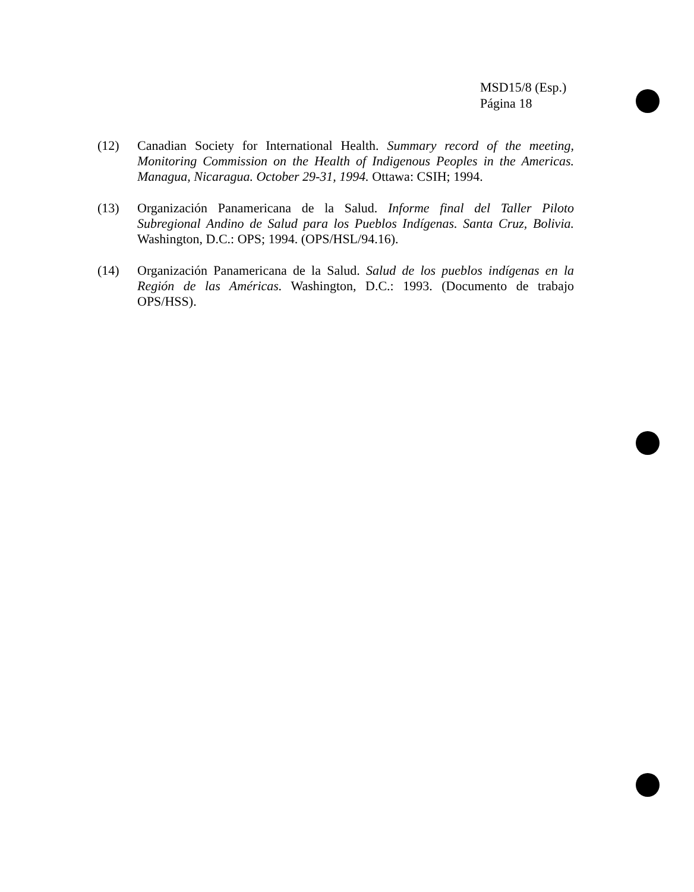MSD15/8 (Esp.)
Página 18
(12) Canadian Society for International Health. Summary record of the meeting, Monitoring Commission on the Health of Indigenous Peoples in the Americas. Managua, Nicaragua. October 29-31, 1994. Ottawa: CSIH; 1994.
(13) Organización Panamericana de la Salud. Informe final del Taller Piloto Subregional Andino de Salud para los Pueblos Indígenas. Santa Cruz, Bolivia. Washington, D.C.: OPS; 1994. (OPS/HSL/94.16).
(14) Organización Panamericana de la Salud. Salud de los pueblos indígenas en la Región de las Américas. Washington, D.C.: 1993. (Documento de trabajo OPS/HSS).